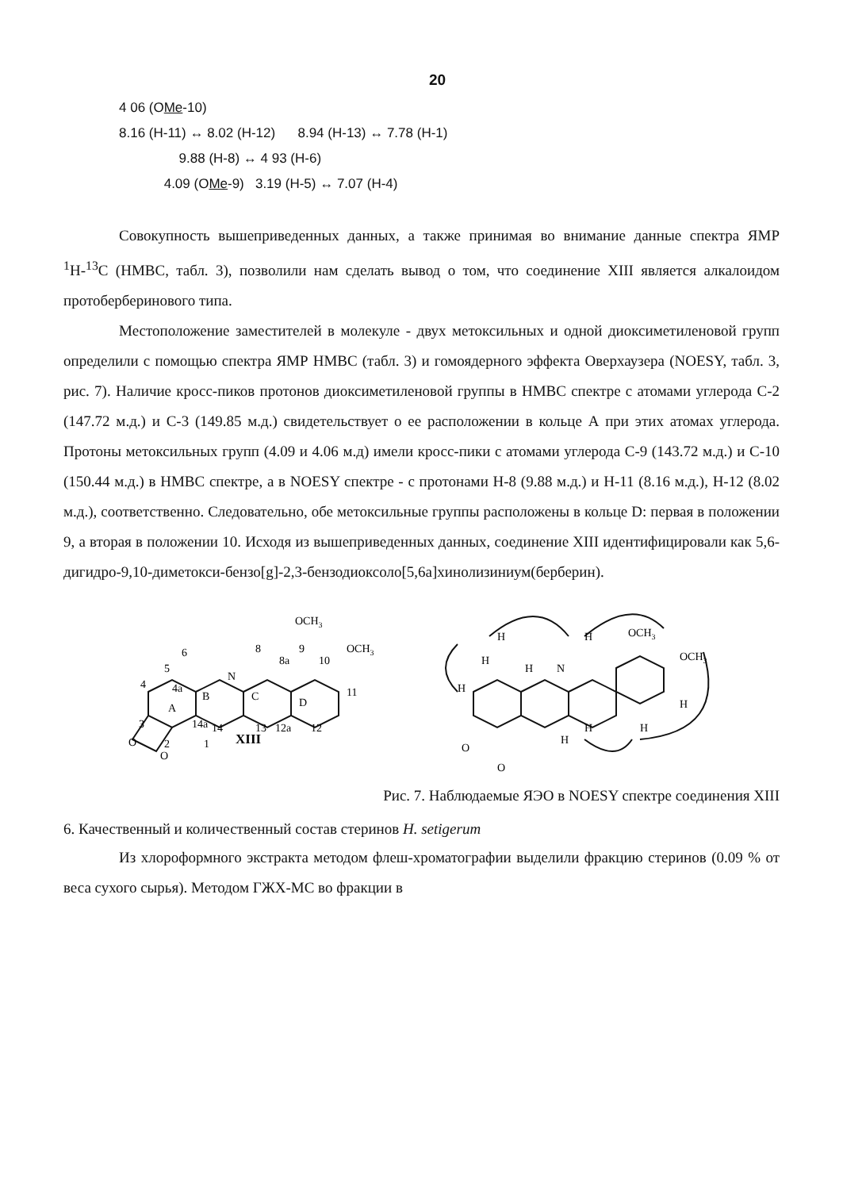20
4 06 (OMe-10)
8.16 (H-11) ↔ 8.02 (H-12) 8.94 (H-13) ↔ 7.78 (H-1)
9.88 (H-8) ↔ 4 93 (H-6)
4.09 (OMe-9) 3.19 (H-5) ↔ 7.07 (H-4)
Совокупность вышеприведенных данных, а также принимая во внимание данные спектра ЯМР <sup>1</sup>Н-<sup>13</sup>С (НМВС, табл. 3), позволили нам сделать вывод о том, что соединение XIII является алкалоидом протоберберинового типа.
Местоположение заместителей в молекуле - двух метоксильных и одной диоксиметиленовой групп определили с помощью спектра ЯМР НМВС (табл. 3) и гомоядерного эффекта Оверхаузера (NOESY, табл. 3, рис. 7). Наличие кросс-пиков протонов диоксиметиленовой группы в НМВС спектре с атомами углерода С-2 (147.72 м.д.) и С-3 (149.85 м.д.) свидетельствует о ее расположении в кольце А при этих атомах углерода. Протоны метоксильных групп (4.09 и 4.06 м.д) имели кросс-пики с атомами углерода С-9 (143.72 м.д.) и С-10 (150.44 м.д.) в НМВС спектре, а в NOESY спектре - с протонами Н-8 (9.88 м.д.) и Н-11 (8.16 м.д.), Н-12 (8.02 м.д.), соответственно. Следовательно, обе метоксильные группы расположены в кольце D: первая в положении 9, а вторая в положении 10. Исходя из вышеприведенных данных, соединение XIII идентифицировали как 5,6-дигидро-9,10-диметокси-бензо[g]-2,3-бензодиоксоло[5,6а]хинолизиниум(берберин).
OCH3
OCH3
A
B
C
D
N
XIII
O
O
6
5
8
9
10
11
12
12a
13
14
14a
1
2
3
4
4a
8a
OCH3
OCH3
H
H
H
H
N
H
H
H
H
H
O
O
Рис. 7. Наблюдаемые ЯЭО в NOESY спектре соединения XIII
6. Качественный и количественный состав стеринов H. setigerum
Из хлороформного экстракта методом флеш-хроматографии выделили фракцию стеринов (0.09 % от веса сухого сырья). Методом ГЖХ-МС во фракции в